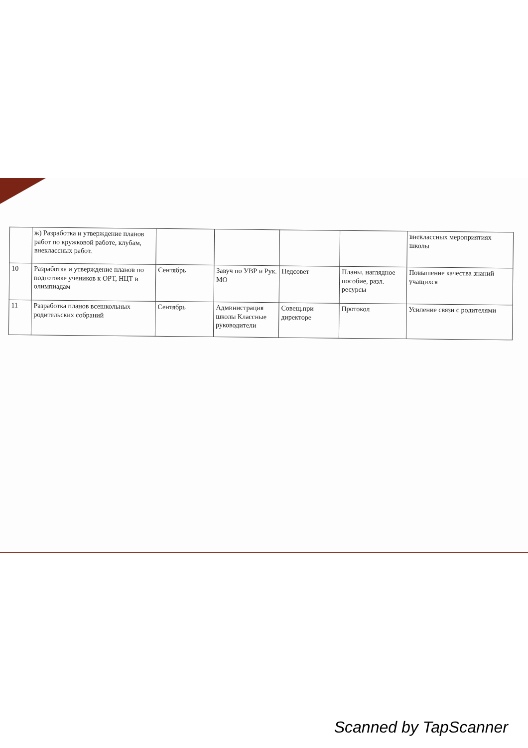| | ж) Разработка и утверждение планов работ по кружковой работе, клубам, внеклассных работ. | | | | | внеклассных мероприятиях школы |
| 10 | Разработка и утверждение планов по подготовке учеников к ОРТ, НЦТ и олимпиадам | Сентябрь | Завуч по УВР и Рук. МО | Педсовет | Планы, наглядное пособие, разл. ресурсы | Повышение качества знаний учащихся |
| 11 | Разработка планов всешкольных родительских собраний | Сентябрь | Администрация школы Классные руководители | Совещ.при директоре | Протокол | Усиление связи с родителями |
Scanned by TapScanner